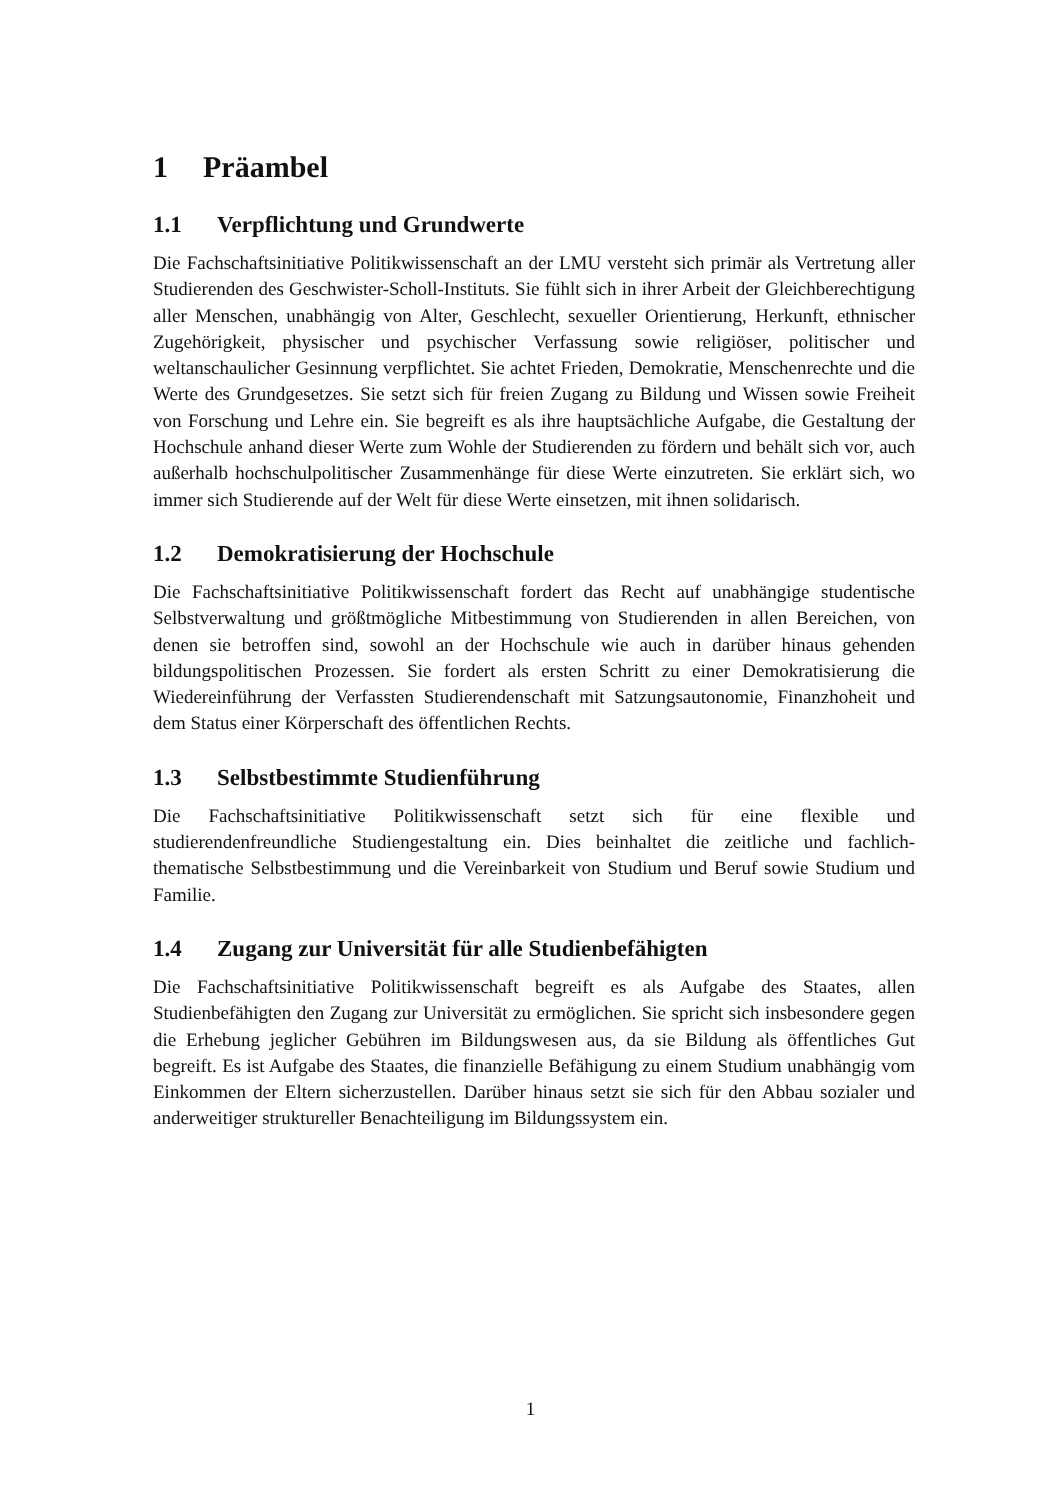1 Präambel
1.1 Verpflichtung und Grundwerte
Die Fachschaftsinitiative Politikwissenschaft an der LMU versteht sich primär als Vertretung aller Studierenden des Geschwister-Scholl-Instituts. Sie fühlt sich in ihrer Arbeit der Gleichberechtigung aller Menschen, unabhängig von Alter, Geschlecht, sexueller Orientierung, Herkunft, ethnischer Zugehörigkeit, physischer und psychischer Verfassung sowie religiöser, politischer und weltanschaulicher Gesinnung verpflichtet. Sie achtet Frieden, Demokratie, Menschenrechte und die Werte des Grundgesetzes. Sie setzt sich für freien Zugang zu Bildung und Wissen sowie Freiheit von Forschung und Lehre ein. Sie begreift es als ihre hauptsächliche Aufgabe, die Gestaltung der Hochschule anhand dieser Werte zum Wohle der Studierenden zu fördern und behält sich vor, auch außerhalb hochschulpolitischer Zusammenhänge für diese Werte einzutreten. Sie erklärt sich, wo immer sich Studierende auf der Welt für diese Werte einsetzen, mit ihnen solidarisch.
1.2 Demokratisierung der Hochschule
Die Fachschaftsinitiative Politikwissenschaft fordert das Recht auf unabhängige studentische Selbstverwaltung und größtmögliche Mitbestimmung von Studierenden in allen Bereichen, von denen sie betroffen sind, sowohl an der Hochschule wie auch in darüber hinaus gehenden bildungspolitischen Prozessen. Sie fordert als ersten Schritt zu einer Demokratisierung die Wiedereinführung der Verfassten Studierendenschaft mit Satzungsautonomie, Finanzhoheit und dem Status einer Körperschaft des öffentlichen Rechts.
1.3 Selbstbestimmte Studienführung
Die Fachschaftsinitiative Politikwissenschaft setzt sich für eine flexible und studierendenfreundliche Studiengestaltung ein. Dies beinhaltet die zeitliche und fachlich-thematische Selbstbestimmung und die Vereinbarkeit von Studium und Beruf sowie Studium und Familie.
1.4 Zugang zur Universität für alle Studienbefähigten
Die Fachschaftsinitiative Politikwissenschaft begreift es als Aufgabe des Staates, allen Studienbefähigten den Zugang zur Universität zu ermöglichen. Sie spricht sich insbesondere gegen die Erhebung jeglicher Gebühren im Bildungswesen aus, da sie Bildung als öffentliches Gut begreift. Es ist Aufgabe des Staates, die finanzielle Befähigung zu einem Studium unabhängig vom Einkommen der Eltern sicherzustellen. Darüber hinaus setzt sie sich für den Abbau sozialer und anderweitiger struktureller Benachteiligung im Bildungssystem ein.
1